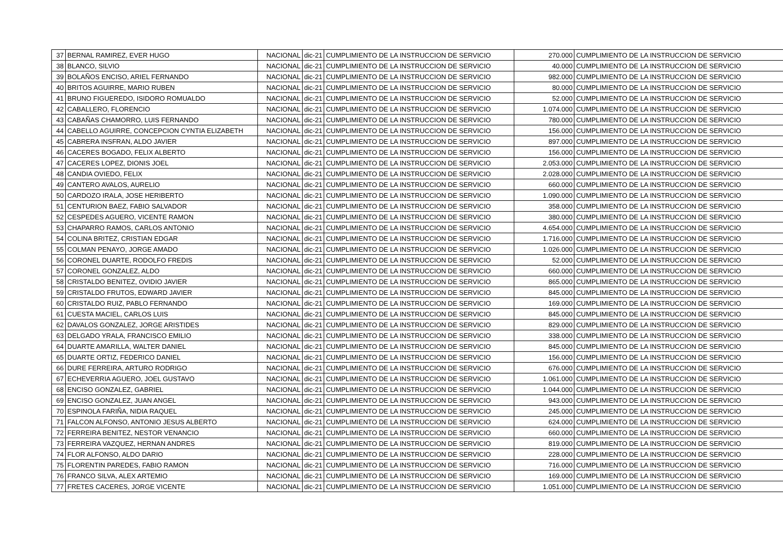| 37 | BERNAL RAMIREZ, EVER HUGO | NACIONAL | dic-21 | CUMPLIMIENTO DE LA INSTRUCCION DE SERVICIO | 270.000 | CUMPLIMIENTO DE LA INSTRUCCION DE SERVICIO |
| 38 | BLANCO, SILVIO | NACIONAL | dic-21 | CUMPLIMIENTO DE LA INSTRUCCION DE SERVICIO | 40.000 | CUMPLIMIENTO DE LA INSTRUCCION DE SERVICIO |
| 39 | BOLAÑOS ENCISO, ARIEL FERNANDO | NACIONAL | dic-21 | CUMPLIMIENTO DE LA INSTRUCCION DE SERVICIO | 982.000 | CUMPLIMIENTO DE LA INSTRUCCION DE SERVICIO |
| 40 | BRITOS AGUIRRE, MARIO RUBEN | NACIONAL | dic-21 | CUMPLIMIENTO DE LA INSTRUCCION DE SERVICIO | 80.000 | CUMPLIMIENTO DE LA INSTRUCCION DE SERVICIO |
| 41 | BRUNO FIGUEREDO, ISIDORO ROMUALDO | NACIONAL | dic-21 | CUMPLIMIENTO DE LA INSTRUCCION DE SERVICIO | 52.000 | CUMPLIMIENTO DE LA INSTRUCCION DE SERVICIO |
| 42 | CABALLERO, FLORENCIO | NACIONAL | dic-21 | CUMPLIMIENTO DE LA INSTRUCCION DE SERVICIO | 1.074.000 | CUMPLIMIENTO DE LA INSTRUCCION DE SERVICIO |
| 43 | CABAÑAS CHAMORRO, LUIS FERNANDO | NACIONAL | dic-21 | CUMPLIMIENTO DE LA INSTRUCCION DE SERVICIO | 780.000 | CUMPLIMIENTO DE LA INSTRUCCION DE SERVICIO |
| 44 | CABELLO AGUIRRE, CONCEPCION CYNTIA ELIZABETH | NACIONAL | dic-21 | CUMPLIMIENTO DE LA INSTRUCCION DE SERVICIO | 156.000 | CUMPLIMIENTO DE LA INSTRUCCION DE SERVICIO |
| 45 | CABRERA INSFRAN, ALDO JAVIER | NACIONAL | dic-21 | CUMPLIMIENTO DE LA INSTRUCCION DE SERVICIO | 897.000 | CUMPLIMIENTO DE LA INSTRUCCION DE SERVICIO |
| 46 | CACERES BOGADO, FELIX ALBERTO | NACIONAL | dic-21 | CUMPLIMIENTO DE LA INSTRUCCION DE SERVICIO | 156.000 | CUMPLIMIENTO DE LA INSTRUCCION DE SERVICIO |
| 47 | CACERES LOPEZ, DIONIS JOEL | NACIONAL | dic-21 | CUMPLIMIENTO DE LA INSTRUCCION DE SERVICIO | 2.053.000 | CUMPLIMIENTO DE LA INSTRUCCION DE SERVICIO |
| 48 | CANDIA OVIEDO, FELIX | NACIONAL | dic-21 | CUMPLIMIENTO DE LA INSTRUCCION DE SERVICIO | 2.028.000 | CUMPLIMIENTO DE LA INSTRUCCION DE SERVICIO |
| 49 | CANTERO AVALOS, AURELIO | NACIONAL | dic-21 | CUMPLIMIENTO DE LA INSTRUCCION DE SERVICIO | 660.000 | CUMPLIMIENTO DE LA INSTRUCCION DE SERVICIO |
| 50 | CARDOZO IRALA, JOSE HERIBERTO | NACIONAL | dic-21 | CUMPLIMIENTO DE LA INSTRUCCION DE SERVICIO | 1.090.000 | CUMPLIMIENTO DE LA INSTRUCCION DE SERVICIO |
| 51 | CENTURION BAEZ, FABIO SALVADOR | NACIONAL | dic-21 | CUMPLIMIENTO DE LA INSTRUCCION DE SERVICIO | 358.000 | CUMPLIMIENTO DE LA INSTRUCCION DE SERVICIO |
| 52 | CESPEDES AGUERO, VICENTE RAMON | NACIONAL | dic-21 | CUMPLIMIENTO DE LA INSTRUCCION DE SERVICIO | 380.000 | CUMPLIMIENTO DE LA INSTRUCCION DE SERVICIO |
| 53 | CHAPARRO RAMOS, CARLOS ANTONIO | NACIONAL | dic-21 | CUMPLIMIENTO DE LA INSTRUCCION DE SERVICIO | 4.654.000 | CUMPLIMIENTO DE LA INSTRUCCION DE SERVICIO |
| 54 | COLINA BRITEZ, CRISTIAN EDGAR | NACIONAL | dic-21 | CUMPLIMIENTO DE LA INSTRUCCION DE SERVICIO | 1.716.000 | CUMPLIMIENTO DE LA INSTRUCCION DE SERVICIO |
| 55 | COLMAN PENAYO, JORGE AMADO | NACIONAL | dic-21 | CUMPLIMIENTO DE LA INSTRUCCION DE SERVICIO | 1.026.000 | CUMPLIMIENTO DE LA INSTRUCCION DE SERVICIO |
| 56 | CORONEL DUARTE, RODOLFO FREDIS | NACIONAL | dic-21 | CUMPLIMIENTO DE LA INSTRUCCION DE SERVICIO | 52.000 | CUMPLIMIENTO DE LA INSTRUCCION DE SERVICIO |
| 57 | CORONEL GONZALEZ, ALDO | NACIONAL | dic-21 | CUMPLIMIENTO DE LA INSTRUCCION DE SERVICIO | 660.000 | CUMPLIMIENTO DE LA INSTRUCCION DE SERVICIO |
| 58 | CRISTALDO BENITEZ, OVIDIO JAVIER | NACIONAL | dic-21 | CUMPLIMIENTO DE LA INSTRUCCION DE SERVICIO | 865.000 | CUMPLIMIENTO DE LA INSTRUCCION DE SERVICIO |
| 59 | CRISTALDO FRUTOS, EDWARD JAVIER | NACIONAL | dic-21 | CUMPLIMIENTO DE LA INSTRUCCION DE SERVICIO | 845.000 | CUMPLIMIENTO DE LA INSTRUCCION DE SERVICIO |
| 60 | CRISTALDO RUIZ, PABLO FERNANDO | NACIONAL | dic-21 | CUMPLIMIENTO DE LA INSTRUCCION DE SERVICIO | 169.000 | CUMPLIMIENTO DE LA INSTRUCCION DE SERVICIO |
| 61 | CUESTA MACIEL, CARLOS LUIS | NACIONAL | dic-21 | CUMPLIMIENTO DE LA INSTRUCCION DE SERVICIO | 845.000 | CUMPLIMIENTO DE LA INSTRUCCION DE SERVICIO |
| 62 | DAVALOS GONZALEZ, JORGE ARISTIDES | NACIONAL | dic-21 | CUMPLIMIENTO DE LA INSTRUCCION DE SERVICIO | 829.000 | CUMPLIMIENTO DE LA INSTRUCCION DE SERVICIO |
| 63 | DELGADO YRALA, FRANCISCO EMILIO | NACIONAL | dic-21 | CUMPLIMIENTO DE LA INSTRUCCION DE SERVICIO | 338.000 | CUMPLIMIENTO DE LA INSTRUCCION DE SERVICIO |
| 64 | DUARTE AMARILLA, WALTER DANIEL | NACIONAL | dic-21 | CUMPLIMIENTO DE LA INSTRUCCION DE SERVICIO | 845.000 | CUMPLIMIENTO DE LA INSTRUCCION DE SERVICIO |
| 65 | DUARTE ORTIZ, FEDERICO DANIEL | NACIONAL | dic-21 | CUMPLIMIENTO DE LA INSTRUCCION DE SERVICIO | 156.000 | CUMPLIMIENTO DE LA INSTRUCCION DE SERVICIO |
| 66 | DURE FERREIRA, ARTURO RODRIGO | NACIONAL | dic-21 | CUMPLIMIENTO DE LA INSTRUCCION DE SERVICIO | 676.000 | CUMPLIMIENTO DE LA INSTRUCCION DE SERVICIO |
| 67 | ECHEVERRIA AGUERO, JOEL GUSTAVO | NACIONAL | dic-21 | CUMPLIMIENTO DE LA INSTRUCCION DE SERVICIO | 1.061.000 | CUMPLIMIENTO DE LA INSTRUCCION DE SERVICIO |
| 68 | ENCISO GONZALEZ, GABRIEL | NACIONAL | dic-21 | CUMPLIMIENTO DE LA INSTRUCCION DE SERVICIO | 1.044.000 | CUMPLIMIENTO DE LA INSTRUCCION DE SERVICIO |
| 69 | ENCISO GONZALEZ, JUAN ANGEL | NACIONAL | dic-21 | CUMPLIMIENTO DE LA INSTRUCCION DE SERVICIO | 943.000 | CUMPLIMIENTO DE LA INSTRUCCION DE SERVICIO |
| 70 | ESPINOLA FARIÑA, NIDIA RAQUEL | NACIONAL | dic-21 | CUMPLIMIENTO DE LA INSTRUCCION DE SERVICIO | 245.000 | CUMPLIMIENTO DE LA INSTRUCCION DE SERVICIO |
| 71 | FALCON ALFONSO, ANTONIO JESUS ALBERTO | NACIONAL | dic-21 | CUMPLIMIENTO DE LA INSTRUCCION DE SERVICIO | 624.000 | CUMPLIMIENTO DE LA INSTRUCCION DE SERVICIO |
| 72 | FERREIRA BENITEZ, NESTOR VENANCIO | NACIONAL | dic-21 | CUMPLIMIENTO DE LA INSTRUCCION DE SERVICIO | 660.000 | CUMPLIMIENTO DE LA INSTRUCCION DE SERVICIO |
| 73 | FERREIRA VAZQUEZ, HERNAN ANDRES | NACIONAL | dic-21 | CUMPLIMIENTO DE LA INSTRUCCION DE SERVICIO | 819.000 | CUMPLIMIENTO DE LA INSTRUCCION DE SERVICIO |
| 74 | FLOR ALFONSO, ALDO DARIO | NACIONAL | dic-21 | CUMPLIMIENTO DE LA INSTRUCCION DE SERVICIO | 228.000 | CUMPLIMIENTO DE LA INSTRUCCION DE SERVICIO |
| 75 | FLORENTIN PAREDES, FABIO RAMON | NACIONAL | dic-21 | CUMPLIMIENTO DE LA INSTRUCCION DE SERVICIO | 716.000 | CUMPLIMIENTO DE LA INSTRUCCION DE SERVICIO |
| 76 | FRANCO SILVA, ALEX ARTEMIO | NACIONAL | dic-21 | CUMPLIMIENTO DE LA INSTRUCCION DE SERVICIO | 169.000 | CUMPLIMIENTO DE LA INSTRUCCION DE SERVICIO |
| 77 | FRETES CACERES, JORGE VICENTE | NACIONAL | dic-21 | CUMPLIMIENTO DE LA INSTRUCCION DE SERVICIO | 1.051.000 | CUMPLIMIENTO DE LA INSTRUCCION DE SERVICIO |